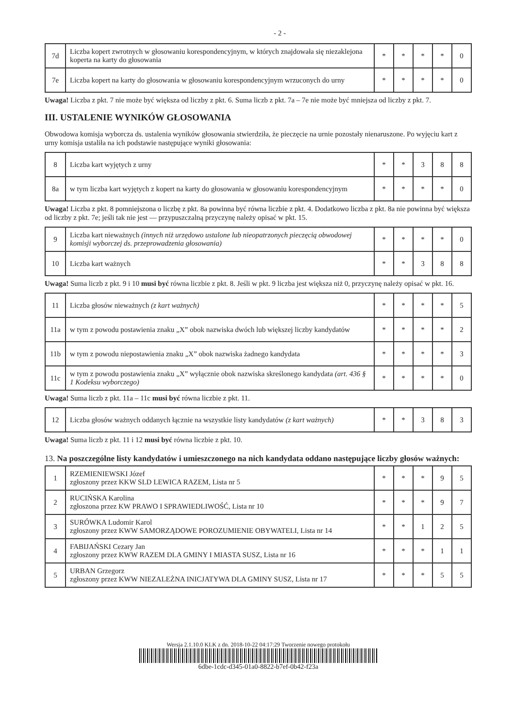- 2 -
| 7d | Liczba kopert zwrotnych w głosowaniu korespondencyjnym, w których znajdowała się niezaklejona koperta na karty do głosowania | * | * | * | * | 0 |
| 7e | Liczba kopert na karty do głosowania w głosowaniu korespondencyjnym wrzuconych do urny | * | * | * | * | 0 |
Uwaga! Liczba z pkt. 7 nie może być większa od liczby z pkt. 6. Suma liczb z pkt. 7a – 7e nie może być mniejsza od liczby z pkt. 7.
III. USTALENIE WYNIKÓW GŁOSOWANIA
Obwodowa komisja wyborcza ds. ustalenia wyników głosowania stwierdziła, że pieczęcie na urnie pozostały nienaruszone. Po wyjęciu kart z urny komisja ustaliła na ich podstawie następujące wyniki głosowania:
| 8 | Liczba kart wyjętych z urny | * | * | 3 | 8 | 8 |
| 8a | w tym liczba kart wyjętych z kopert na karty do głosowania w głosowaniu korespondencyjnym | * | * | * | * | 0 |
Uwaga! Liczba z pkt. 8 pomniejszona o liczbę z pkt. 8a powinna być równa liczbie z pkt. 4. Dodatkowo liczba z pkt. 8a nie powinna być większa od liczby z pkt. 7e; jeśli tak nie jest — przypuszczalną przyczynę należy opisać w pkt. 15.
| 9 | Liczba kart nieważnych (innych niż urzędowo ustalone lub nieopatrzonych pieczęcią obwodowej komisji wyborczej ds. przeprowadzenia głosowania) | * | * | * | * | 0 |
| 10 | Liczba kart ważnych | * | * | 3 | 8 | 8 |
Uwaga! Suma liczb z pkt. 9 i 10 musi być równa liczbie z pkt. 8. Jeśli w pkt. 9 liczba jest większa niż 0, przyczynę należy opisać w pkt. 16.
| 11 | Liczba głosów nieważnych (z kart ważnych) | * | * | * | * | 5 |
| 11a | w tym z powodu postawienia znaku „X” obok nazwiska dwóch lub większej liczby kandydatów | * | * | * | * | 2 |
| 11b | w tym z powodu niepostawienia znaku „X” obok nazwiska żadnego kandydata | * | * | * | * | 3 |
| 11c | w tym z powodu postawienia znaku „X” wyłącznie obok nazwiska skreślonego kandydata (art. 436 § 1 Kodeksu wyborczego) | * | * | * | * | 0 |
Uwaga! Suma liczb z pkt. 11a – 11c musi być równa liczbie z pkt. 11.
| 12 | Liczba głosów ważnych oddanych łącznie na wszystkie listy kandydatów (z kart ważnych) | * | * | 3 | 8 | 3 |
Uwaga! Suma liczb z pkt. 11 i 12 musi być równa liczbie z pkt. 10.
13. Na poszczególne listy kandydatów i umieszczonego na nich kandydata oddano następujące liczby głosów ważnych:
| 1 | RZEMIENIEWSKI Józef zgłoszony przez KKW SLD LEWICA RAZEM, Lista nr 5 | * | * | * | 9 | 5 |
| 2 | RUCIŃSKA Karolina zgłoszona przez KW PRAWO I SPRAWIEDLIWOŚĆ, Lista nr 10 | * | * | * | 9 | 7 |
| 3 | SURÓWKA Ludomir Karol zgłoszony przez KWW SAMORZĄDOWE POROZUMIENIE OBYWATELI, Lista nr 14 | * | * | 1 | 2 | 5 |
| 4 | FABIJAŃSKI Cezary Jan zgłoszony przez KWW RAZEM DLA GMINY I MIASTA SUSZ, Lista nr 16 | * | * | * | 1 | 1 |
| 5 | URBAN Grzegorz zgłoszony przez KWW NIEZALEŻNA INICJATYWA DLA GMINY SUSZ, Lista nr 17 | * | * | * | 5 | 5 |
Wersja 2.1.10.0 KLK z dn. 2018-10-22 04:17:29 Tworzenie nowego protokołu
6dbe-1cdc-d345-01a0-8822-b7ef-0b42-f23a